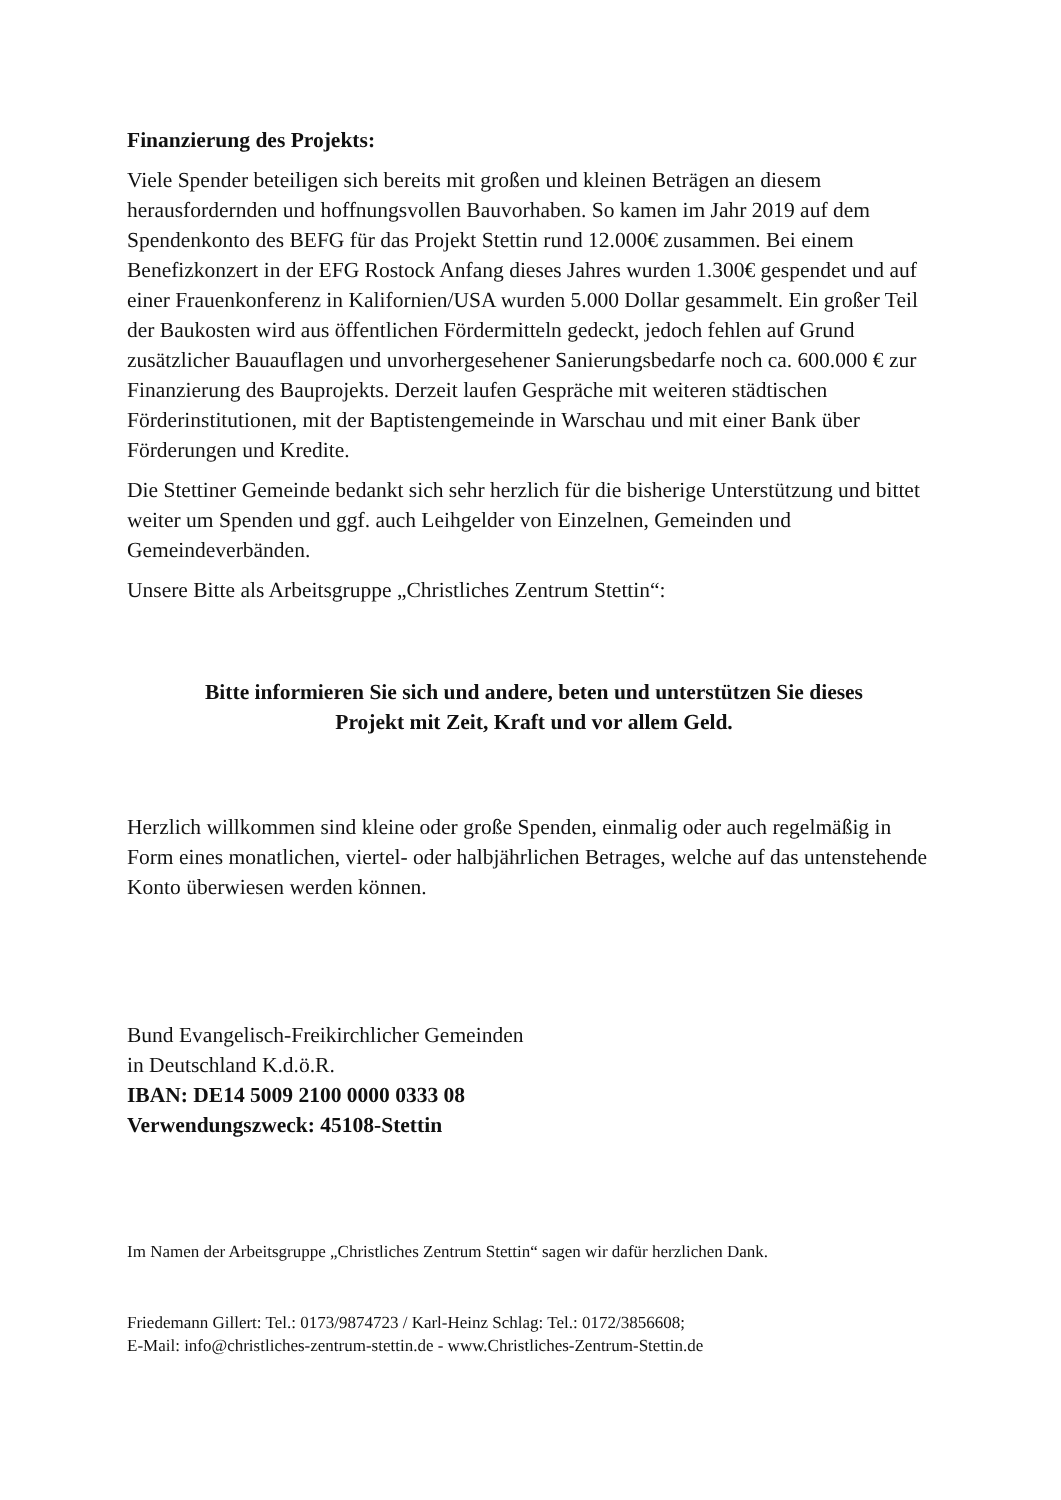Finanzierung des Projekts:
Viele Spender beteiligen sich bereits mit großen und kleinen Beträgen an diesem herausfordernden und hoffnungsvollen Bauvorhaben. So kamen im Jahr 2019 auf dem Spendenkonto des BEFG für das Projekt Stettin rund 12.000€ zusammen. Bei einem Benefizkonzert in der EFG Rostock Anfang dieses Jahres wurden 1.300€ gespendet und auf einer Frauenkonferenz in Kalifornien/USA wurden 5.000 Dollar gesammelt. Ein großer Teil der Baukosten wird aus öffentlichen Fördermitteln gedeckt, jedoch fehlen auf Grund zusätzlicher Bauauflagen und unvorhergesehener Sanierungsbedarfe noch ca. 600.000 € zur Finanzierung des Bauprojekts. Derzeit laufen Gespräche mit weiteren städtischen Förderinstitutionen, mit der Baptistengemeinde in Warschau und mit einer Bank über Förderungen und Kredite.
Die Stettiner Gemeinde bedankt sich sehr herzlich für die bisherige Unter­stützung und bittet weiter um Spenden und ggf. auch Leihgelder von Einzelnen, Gemeinden und Gemeindeverbänden.
Unsere Bitte als Arbeitsgruppe „Christliches Zentrum Stettin“:
Bitte informieren Sie sich und andere, beten und unterstützen Sie dieses
Projekt mit Zeit, Kraft und vor allem Geld.
Herzlich willkommen sind kleine oder große Spenden, einmalig oder auch regelmäßig in Form eines monatlichen, viertel- oder halbjährlichen Betrages, welche auf das untenstehende Konto überwiesen werden können.
Bund Evangelisch-Freikirchlicher Gemeinden
in Deutschland K.d.ö.R.
IBAN: DE14 5009 2100 0000 0333 08
Verwendungszweck: 45108-Stettin
Im Namen der Arbeitsgruppe „Christliches Zentrum Stettin“ sagen wir dafür herzlichen Dank.
Friedemann Gillert: Tel.: 0173/9874723 / Karl-Heinz Schlag: Tel.: 0172/3856608;
E-Mail: info@christliches-zentrum-stettin.de - www.Christliches-Zentrum-Stettin.de